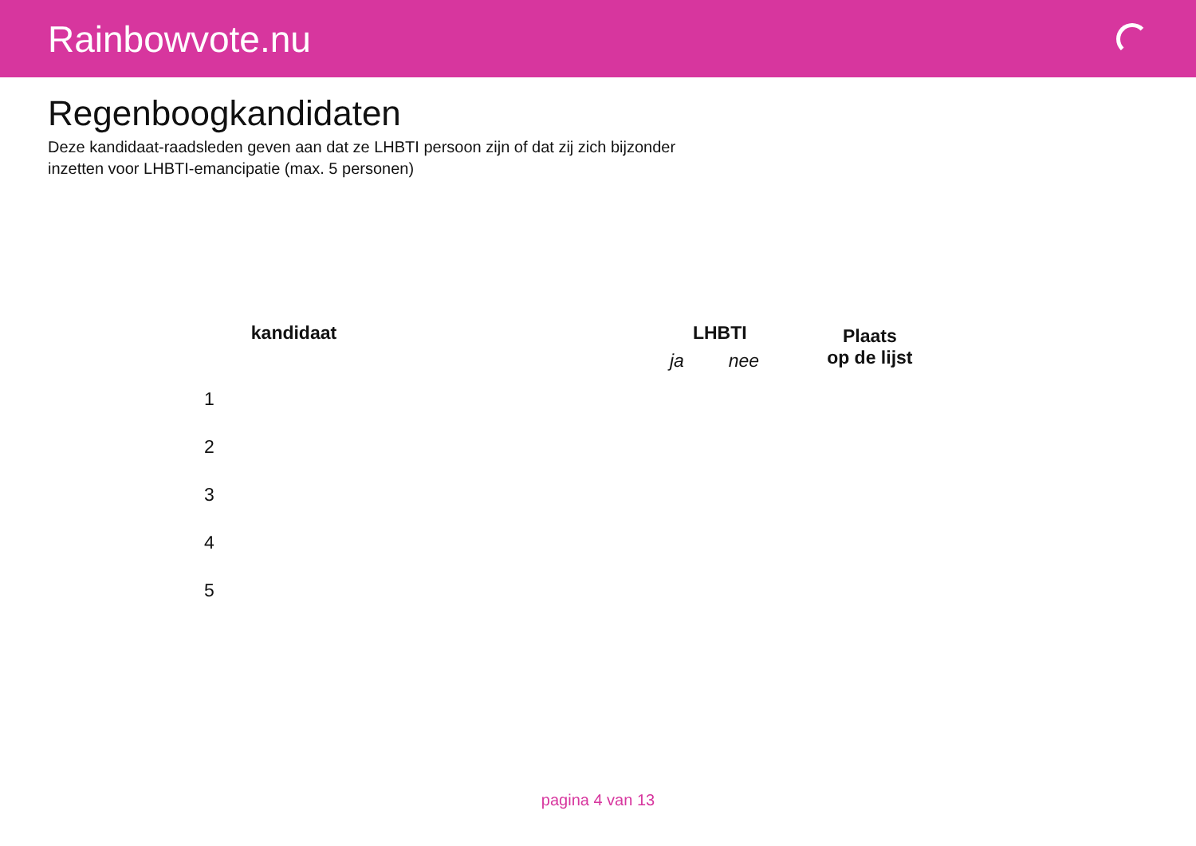Rainbowvote.nu
Regenboogkandidaten
Deze kandidaat-raadsleden geven aan dat ze LHBTI persoon zijn of dat zij zich bijzonder inzetten voor LHBTI-emancipatie (max. 5 personen)
| | kandidaat | LHBTI | | Plaats op de lijst |
| --- | --- | --- | --- | --- |
| | | ja | nee | |
| 1 | | | | |
| 2 | | | | |
| 3 | | | | |
| 4 | | | | |
| 5 | | | | |
pagina 4 van 13